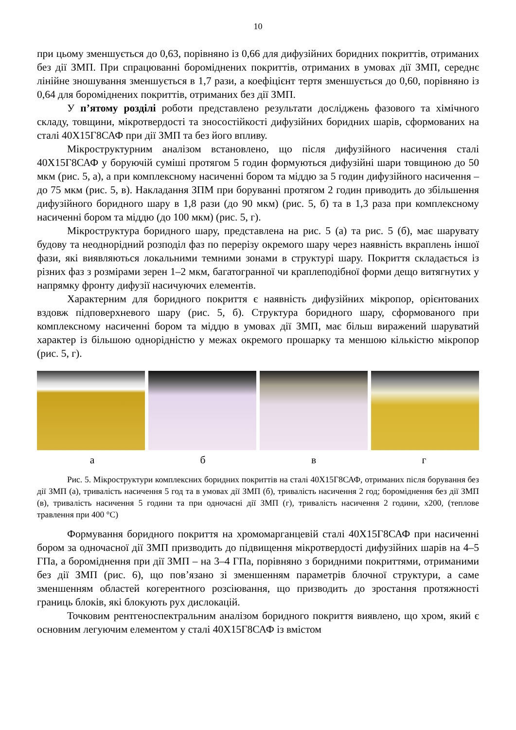10
при цьому зменшується до 0,63, порівняно із 0,66 для дифузійних боридних покриттів, отриманих без дії ЗМП. При спрацюванні бороміднених покриттів, отриманих в умовах дії ЗМП, середнє лінійне зношування зменшується в 1,7 рази, а коефіцієнт тертя зменшується до 0,60, порівняно із 0,64 для бороміднених покриттів, отриманих без дії ЗМП.
У п’ятому розділі роботи представлено результати досліджень фазового та хімічного складу, товщини, мікротвердості та зносостійкості дифузійних боридних шарів, сформованих на сталі 40Х15Г8САФ при дії ЗМП та без його впливу.
Мікроструктурним аналізом встановлено, що після дифузійного насичення сталі 40Х15Г8САФ у боруючій суміші протягом 5 годин формуються дифузійні шари товщиною до 50 мкм (рис. 5, а), а при комплексному насиченні бором та міддю за 5 годин дифузійного насичення – до 75 мкм (рис. 5, в). Накладання ЗПМ при боруванні протягом 2 годин приводить до збільшення дифузійного боридного шару в 1,8 рази (до 90 мкм) (рис. 5, б) та в 1,3 раза при комплексному насиченні бором та міддю (до 100 мкм) (рис. 5, г).
Мікроструктура боридного шару, представлена на рис. 5 (а) та рис. 5 (б), має шарувату будову та неоднорідний розподіл фаз по перерізу окремого шару через наявність вкраплень іншої фази, які виявляються локальними темними зонами в структурі шару. Покриття складається із різних фаз з розмірами зерен 1–2 мкм, багатогранної чи краплеподібної форми дещо витягнутих у напрямку фронту дифузії насичуючих елементів.
Характерним для боридного покриття є наявність дифузійних мікропор, орієнтованих вздовж підповерхневого шару (рис. 5, б). Структура боридного шару, сформованого при комплексному насиченні бором та міддю в умовах дії ЗМП, має більш виражений шаруватий характер із більшою однорідністю у межах окремого прошарку та меншою кількістю мікропор (рис. 5, г).
а б в г
Рис. 5. Мікроструктури комплексних боридних покриттів на сталі 40Х15Г8САФ, отриманих після борування без дії ЗМП (а), тривалість насичення 5 год та в умовах дії ЗМП (б), тривалість насичення 2 год; бороміднення без дії ЗМП (в), тривалість насичення 5 години та при одночасні дії ЗМП (г), тривалість насичення 2 години, х200, (теплове травлення при 400 °С)
Формування боридного покриття на хромомарганцевій сталі 40Х15Г8САФ при насиченні бором за одночасної дії ЗМП призводить до підвищення мікротвердості дифузійних шарів на 4–5 ГПа, а бороміднення при дії ЗМП – на 3–4 ГПа, порівняно з боридними покриттями, отриманими без дії ЗМП (рис. 6), що пов’язано зі зменшенням параметрів блочної структури, а саме зменшенням областей когерентного розсіювання, що призводить до зростання протяжності границь блоків, які блокують рух дислокацій.
Точковим рентгеноспектральним аналізом боридного покриття виявлено, що хром, який є основним легуючим елементом у сталі 40Х15Г8САФ із вмістом